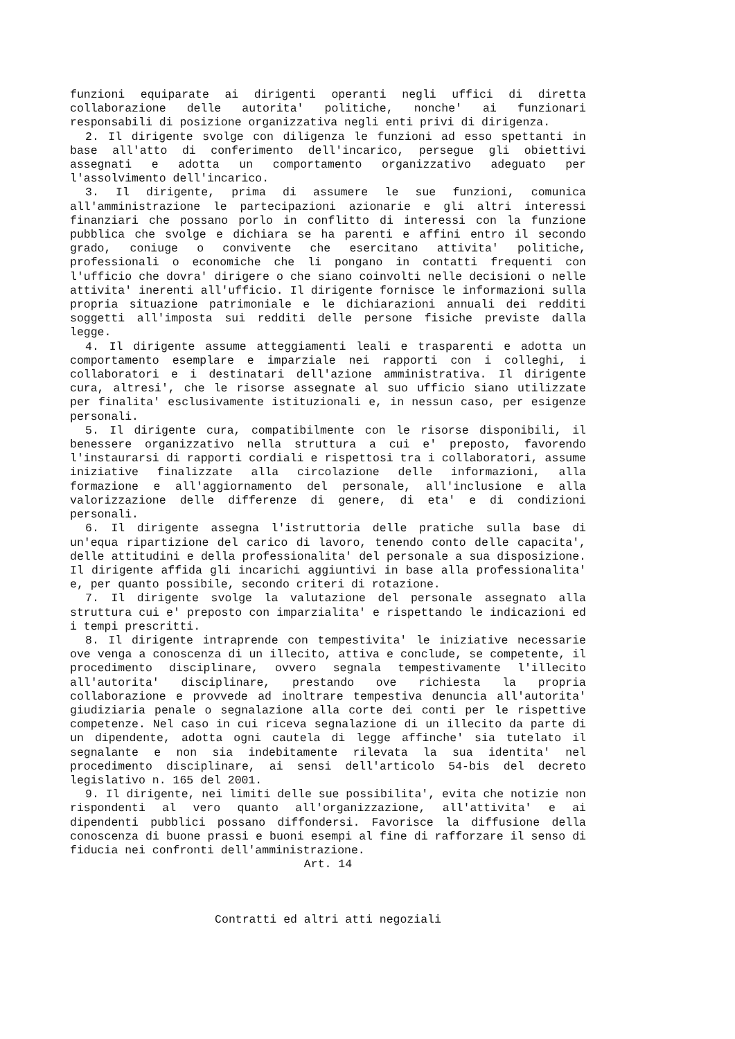funzioni equiparate ai dirigenti operanti negli uffici di diretta collaborazione delle autorita' politiche, nonche' ai funzionari responsabili di posizione organizzativa negli enti privi di dirigenza.
2. Il dirigente svolge con diligenza le funzioni ad esso spettanti in base all'atto di conferimento dell'incarico, persegue gli obiettivi assegnati e adotta un comportamento organizzativo adeguato per l'assolvimento dell'incarico.
3. Il dirigente, prima di assumere le sue funzioni, comunica all'amministrazione le partecipazioni azionarie e gli altri interessi finanziari che possano porlo in conflitto di interessi con la funzione pubblica che svolge e dichiara se ha parenti e affini entro il secondo grado, coniuge o convivente che esercitano attivita' politiche, professionali o economiche che li pongano in contatti frequenti con l'ufficio che dovra' dirigere o che siano coinvolti nelle decisioni o nelle attivita' inerenti all'ufficio. Il dirigente fornisce le informazioni sulla propria situazione patrimoniale e le dichiarazioni annuali dei redditi soggetti all'imposta sui redditi delle persone fisiche previste dalla legge.
4. Il dirigente assume atteggiamenti leali e trasparenti e adotta un comportamento esemplare e imparziale nei rapporti con i colleghi, i collaboratori e i destinatari dell'azione amministrativa. Il dirigente cura, altresi', che le risorse assegnate al suo ufficio siano utilizzate per finalita' esclusivamente istituzionali e, in nessun caso, per esigenze personali.
5. Il dirigente cura, compatibilmente con le risorse disponibili, il benessere organizzativo nella struttura a cui e' preposto, favorendo l'instaurarsi di rapporti cordiali e rispettosi tra i collaboratori, assume iniziative finalizzate alla circolazione delle informazioni, alla formazione e all'aggiornamento del personale, all'inclusione e alla valorizzazione delle differenze di genere, di eta' e di condizioni personali.
6. Il dirigente assegna l'istruttoria delle pratiche sulla base di un'equa ripartizione del carico di lavoro, tenendo conto delle capacita', delle attitudini e della professionalita' del personale a sua disposizione. Il dirigente affida gli incarichi aggiuntivi in base alla professionalita' e, per quanto possibile, secondo criteri di rotazione.
7. Il dirigente svolge la valutazione del personale assegnato alla struttura cui e' preposto con imparzialita' e rispettando le indicazioni ed i tempi prescritti.
8. Il dirigente intraprende con tempestivita' le iniziative necessarie ove venga a conoscenza di un illecito, attiva e conclude, se competente, il procedimento disciplinare, ovvero segnala tempestivamente l'illecito all'autorita' disciplinare, prestando ove richiesta la propria collaborazione e provvede ad inoltrare tempestiva denuncia all'autorita' giudiziaria penale o segnalazione alla corte dei conti per le rispettive competenze. Nel caso in cui riceva segnalazione di un illecito da parte di un dipendente, adotta ogni cautela di legge affinche' sia tutelato il segnalante e non sia indebitamente rilevata la sua identita' nel procedimento disciplinare, ai sensi dell'articolo 54-bis del decreto legislativo n. 165 del 2001.
9. Il dirigente, nei limiti delle sue possibilita', evita che notizie non rispondenti al vero quanto all'organizzazione, all'attivita' e ai dipendenti pubblici possano diffondersi. Favorisce la diffusione della conoscenza di buone prassi e buoni esempi al fine di rafforzare il senso di fiducia nei confronti dell'amministrazione.
Art. 14
Contratti ed altri atti negoziali